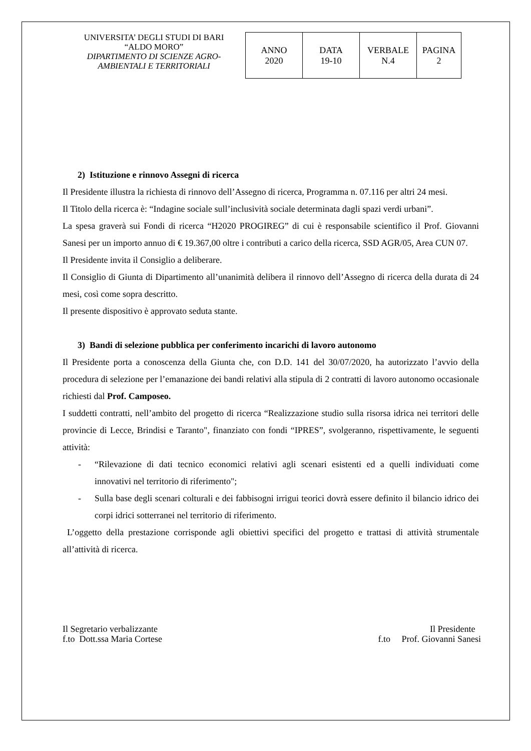UNIVERSITA’ DEGLI STUDI DI BARI
“ALDO MORO”
DIPARTIMENTO DI SCIENZE AGRO-
AMBIENTALI E TERRITORIALI
| ANNO 2020 | DATA 19-10 | VERBALE N.4 | PAGINA 2 |
2) Istituzione e rinnovo Assegni di ricerca
Il Presidente illustra la richiesta di rinnovo dell’Assegno di ricerca, Programma n. 07.116 per altri 24 mesi.
Il Titolo della ricerca è: “Indagine sociale sull’inclusività sociale determinata dagli spazi verdi urbani”.
La spesa graverà sui Fondi di ricerca “H2020 PROGIREG” di cui è responsabile scientifico il Prof. Giovanni Sanesi per un importo annuo di € 19.367,00 oltre i contributi a carico della ricerca, SSD AGR/05, Area CUN 07.
Il Presidente invita il Consiglio a deliberare.
Il Consiglio di Giunta di Dipartimento all’unanimità delibera il rinnovo dell’Assegno di ricerca della durata di 24 mesi, così come sopra descritto.
Il presente dispositivo è approvato seduta stante.
3) Bandi di selezione pubblica per conferimento incarichi di lavoro autonomo
Il Presidente porta a conoscenza della Giunta che, con D.D. 141 del 30/07/2020, ha autorizzato l’avvio della procedura di selezione per l’emanazione dei bandi relativi alla stipula di 2 contratti di lavoro autonomo occasionale richiesti dal Prof. Camposeo.
I suddetti contratti, nell’ambito del progetto di ricerca “Realizzazione studio sulla risorsa idrica nei territori delle provincie di Lecce, Brindisi e Taranto", finanziato con fondi “IPRES”, svolgeranno, rispettivamente, le seguenti attività:
- “Rilevazione di dati tecnico economici relativi agli scenari esistenti ed a quelli individuati come innovativi nel territorio di riferimento";
- Sulla base degli scenari colturali e dei fabbisogni irrigui teorici dovrà essere definito il bilancio idrico dei corpi idrici sotterranei nel territorio di riferimento.
L’oggetto della prestazione corrisponde agli obiettivi specifici del progetto e trattasi di attività strumentale all’attività di ricerca.
Il Segretario verbalizzante
f.to Dott.ssa Maria Cortese
Il Presidente
f.to Prof. Giovanni Sanesi